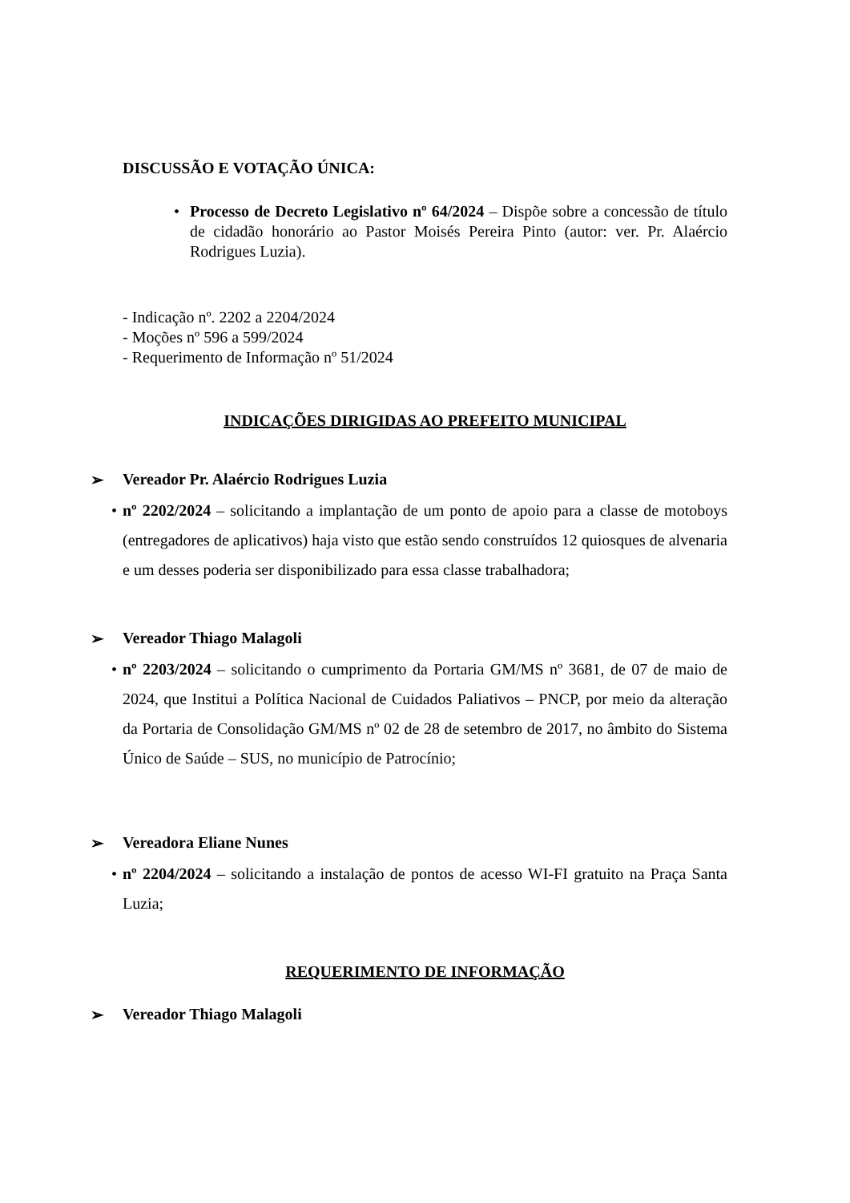DISCUSSÃO E VOTAÇÃO ÚNICA:
• Processo de Decreto Legislativo nº 64/2024 – Dispõe sobre a concessão de título de cidadão honorário ao Pastor Moisés Pereira Pinto (autor: ver. Pr. Alaércio Rodrigues Luzia).
- Indicação nº. 2202 a 2204/2024
- Moções nº 596 a 599/2024
- Requerimento de Informação nº 51/2024
INDICAÇÕES DIRIGIDAS AO PREFEITO MUNICIPAL
➢ Vereador Pr. Alaércio Rodrigues Luzia
• nº 2202/2024 – solicitando a implantação de um ponto de apoio para a classe de motoboys (entregadores de aplicativos) haja visto que estão sendo construídos 12 quiosques de alvenaria e um desses poderia ser disponibilizado para essa classe trabalhadora;
➢ Vereador Thiago Malagoli
• nº 2203/2024 – solicitando o cumprimento da Portaria GM/MS nº 3681, de 07 de maio de 2024, que Institui a Política Nacional de Cuidados Paliativos – PNCP, por meio da alteração da Portaria de Consolidação GM/MS nº 02 de 28 de setembro de 2017, no âmbito do Sistema Único de Saúde – SUS, no município de Patrocínio;
➢ Vereadora Eliane Nunes
• nº 2204/2024 – solicitando a instalação de pontos de acesso WI-FI gratuito na Praça Santa Luzia;
REQUERIMENTO DE INFORMAÇÃO
➢ Vereador Thiago Malagoli